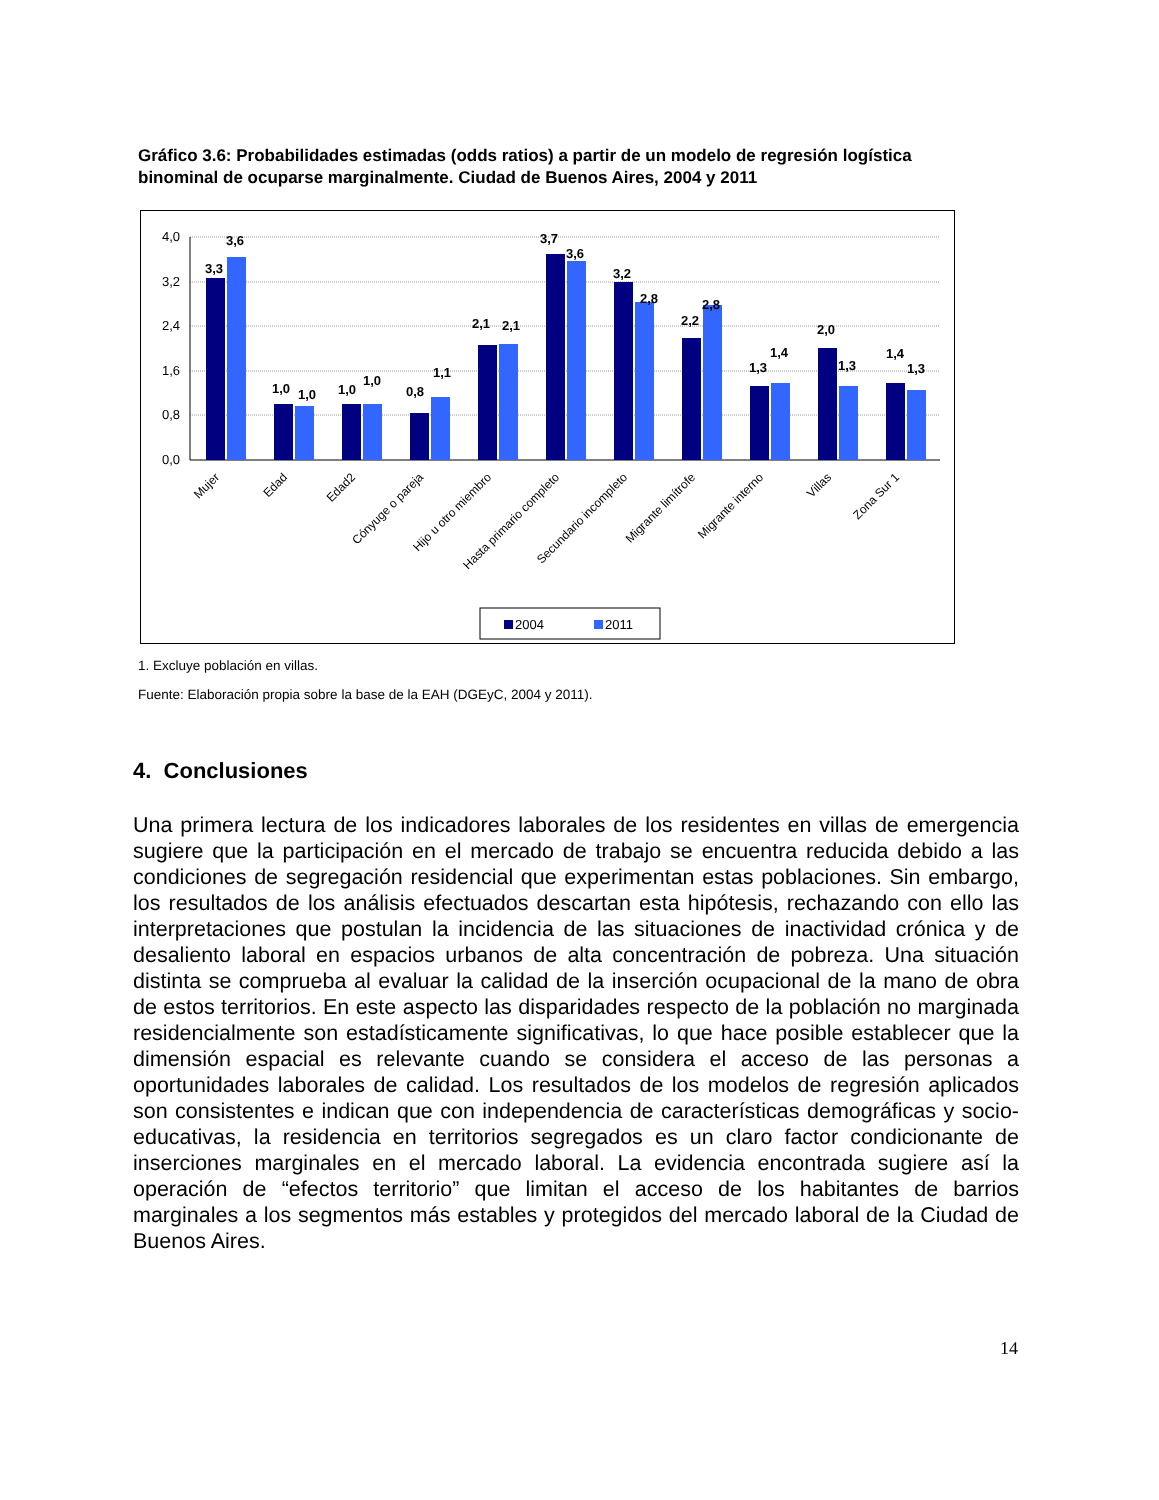Gráfico 3.6: Probabilidades estimadas (odds ratios) a partir de un modelo de regresión logística binominal de ocuparse marginalmente. Ciudad de Buenos Aires, 2004 y 2011
4,0
3,2
2,4
1,6
0,8
0,0
3,3
3,6
1,0
1,0
1,0
1,0
0,8
1,1
2,1
2,1
3,7
3,6
3,2
2,8
2,2
2,8
1,3
1,4
2,0
1,3
1,4
1,3
Mujer
Edad
Edad2
Cónyuge o pareja
Hijo u otro miembro
Hasta primario completo
Secundario incompleto
Migrante limítrofe
Migrante interno
Villas
Zona Sur 1
2004
2011
1. Excluye población en villas.
Fuente: Elaboración propia sobre la base de la EAH (DGEyC, 2004 y 2011).
4. Conclusiones
Una primera lectura de los indicadores laborales de los residentes en villas de emergencia sugiere que la participación en el mercado de trabajo se encuentra reducida debido a las condiciones de segregación residencial que experimentan estas poblaciones. Sin embargo, los resultados de los análisis efectuados descartan esta hipótesis, rechazando con ello las interpretaciones que postulan la incidencia de las situaciones de inactividad crónica y de desaliento laboral en espacios urbanos de alta concentración de pobreza. Una situación distinta se comprueba al evaluar la calidad de la inserción ocupacional de la mano de obra de estos territorios. En este aspecto las disparidades respecto de la población no marginada residencialmente son estadísticamente significativas, lo que hace posible establecer que la dimensión espacial es relevante cuando se considera el acceso de las personas a oportunidades laborales de calidad. Los resultados de los modelos de regresión aplicados son consistentes e indican que con independencia de características demográficas y socio-educativas, la residencia en territorios segregados es un claro factor condicionante de inserciones marginales en el mercado laboral. La evidencia encontrada sugiere así la operación de “efectos territorio” que limitan el acceso de los habitantes de barrios marginales a los segmentos más estables y protegidos del mercado laboral de la Ciudad de Buenos Aires.
14